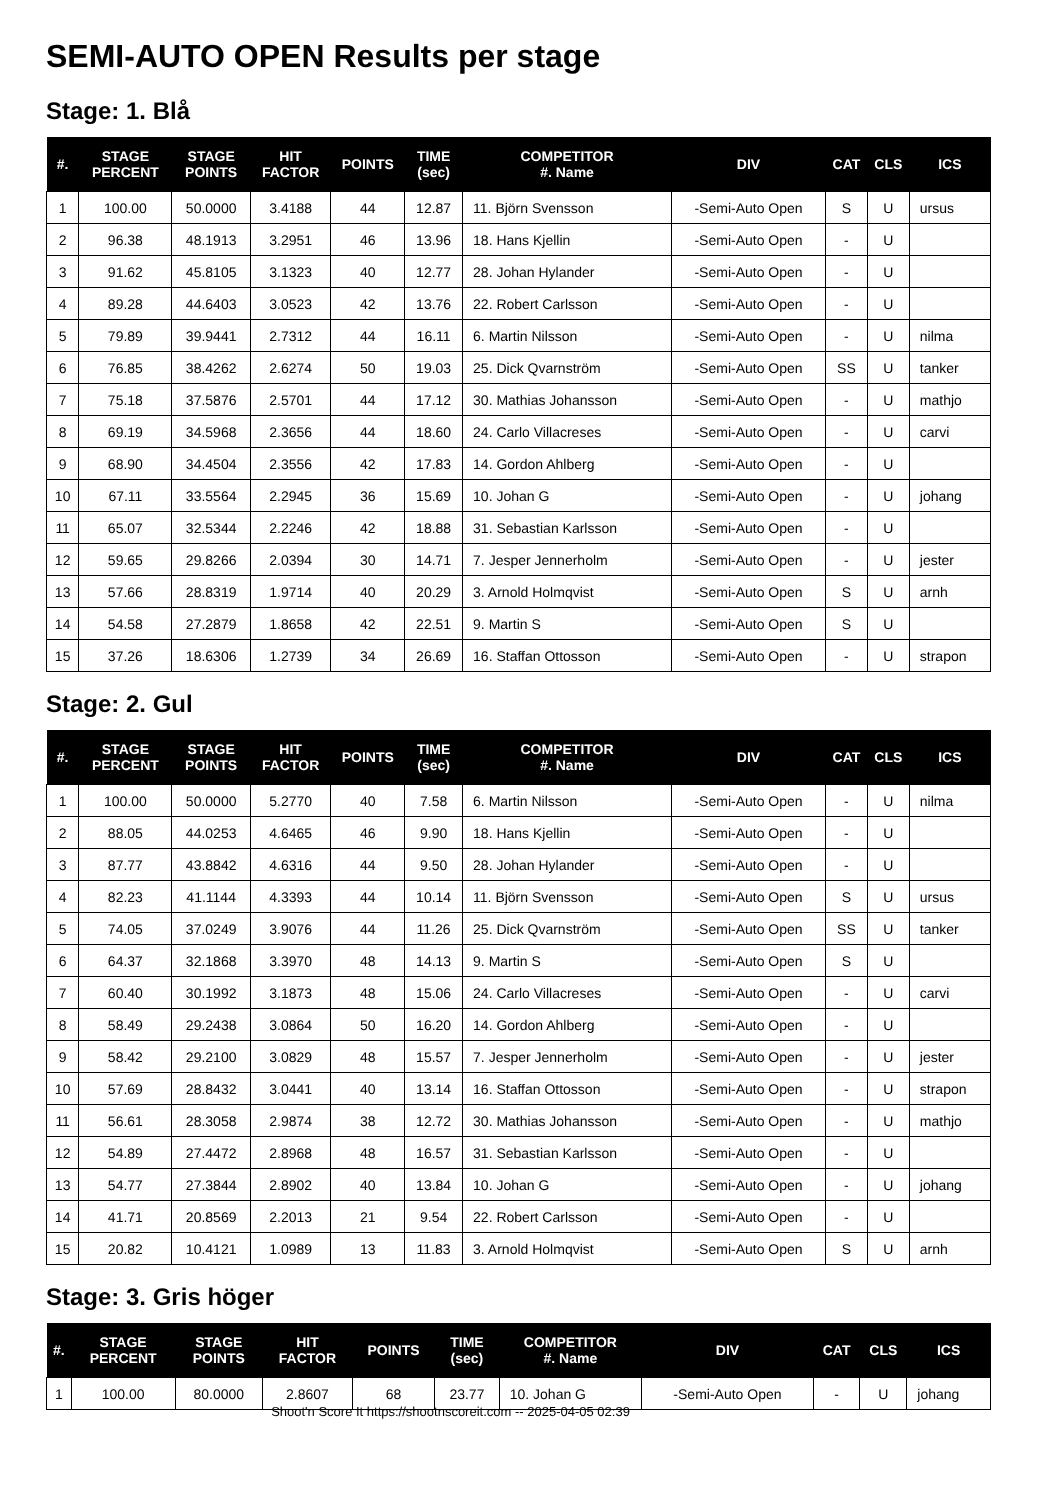SEMI-AUTO OPEN Results per stage
Stage: 1. Blå
| #. | STAGE PERCENT | STAGE POINTS | HIT FACTOR | POINTS | TIME (sec) | COMPETITOR #. Name | DIV | CAT | CLS | ICS |
| --- | --- | --- | --- | --- | --- | --- | --- | --- | --- | --- |
| 1 | 100.00 | 50.0000 | 3.4188 | 44 | 12.87 | 11. Björn Svensson | -Semi-Auto Open | S | U | ursus |
| 2 | 96.38 | 48.1913 | 3.2951 | 46 | 13.96 | 18. Hans Kjellin | -Semi-Auto Open | - | U | |
| 3 | 91.62 | 45.8105 | 3.1323 | 40 | 12.77 | 28. Johan Hylander | -Semi-Auto Open | - | U | |
| 4 | 89.28 | 44.6403 | 3.0523 | 42 | 13.76 | 22. Robert Carlsson | -Semi-Auto Open | - | U | |
| 5 | 79.89 | 39.9441 | 2.7312 | 44 | 16.11 | 6. Martin Nilsson | -Semi-Auto Open | - | U | nilma |
| 6 | 76.85 | 38.4262 | 2.6274 | 50 | 19.03 | 25. Dick Qvarnström | -Semi-Auto Open | SS | U | tanker |
| 7 | 75.18 | 37.5876 | 2.5701 | 44 | 17.12 | 30. Mathias Johansson | -Semi-Auto Open | - | U | mathjo |
| 8 | 69.19 | 34.5968 | 2.3656 | 44 | 18.60 | 24. Carlo Villacreses | -Semi-Auto Open | - | U | carvi |
| 9 | 68.90 | 34.4504 | 2.3556 | 42 | 17.83 | 14. Gordon Ahlberg | -Semi-Auto Open | - | U | |
| 10 | 67.11 | 33.5564 | 2.2945 | 36 | 15.69 | 10. Johan G | -Semi-Auto Open | - | U | johang |
| 11 | 65.07 | 32.5344 | 2.2246 | 42 | 18.88 | 31. Sebastian Karlsson | -Semi-Auto Open | - | U | |
| 12 | 59.65 | 29.8266 | 2.0394 | 30 | 14.71 | 7. Jesper Jennerholm | -Semi-Auto Open | - | U | jester |
| 13 | 57.66 | 28.8319 | 1.9714 | 40 | 20.29 | 3. Arnold Holmqvist | -Semi-Auto Open | S | U | arnh |
| 14 | 54.58 | 27.2879 | 1.8658 | 42 | 22.51 | 9. Martin S | -Semi-Auto Open | S | U | |
| 15 | 37.26 | 18.6306 | 1.2739 | 34 | 26.69 | 16. Staffan Ottosson | -Semi-Auto Open | - | U | strapon |
Stage: 2. Gul
| #. | STAGE PERCENT | STAGE POINTS | HIT FACTOR | POINTS | TIME (sec) | COMPETITOR #. Name | DIV | CAT | CLS | ICS |
| --- | --- | --- | --- | --- | --- | --- | --- | --- | --- | --- |
| 1 | 100.00 | 50.0000 | 5.2770 | 40 | 7.58 | 6. Martin Nilsson | -Semi-Auto Open | - | U | nilma |
| 2 | 88.05 | 44.0253 | 4.6465 | 46 | 9.90 | 18. Hans Kjellin | -Semi-Auto Open | - | U | |
| 3 | 87.77 | 43.8842 | 4.6316 | 44 | 9.50 | 28. Johan Hylander | -Semi-Auto Open | - | U | |
| 4 | 82.23 | 41.1144 | 4.3393 | 44 | 10.14 | 11. Björn Svensson | -Semi-Auto Open | S | U | ursus |
| 5 | 74.05 | 37.0249 | 3.9076 | 44 | 11.26 | 25. Dick Qvarnström | -Semi-Auto Open | SS | U | tanker |
| 6 | 64.37 | 32.1868 | 3.3970 | 48 | 14.13 | 9. Martin S | -Semi-Auto Open | S | U | |
| 7 | 60.40 | 30.1992 | 3.1873 | 48 | 15.06 | 24. Carlo Villacreses | -Semi-Auto Open | - | U | carvi |
| 8 | 58.49 | 29.2438 | 3.0864 | 50 | 16.20 | 14. Gordon Ahlberg | -Semi-Auto Open | - | U | |
| 9 | 58.42 | 29.2100 | 3.0829 | 48 | 15.57 | 7. Jesper Jennerholm | -Semi-Auto Open | - | U | jester |
| 10 | 57.69 | 28.8432 | 3.0441 | 40 | 13.14 | 16. Staffan Ottosson | -Semi-Auto Open | - | U | strapon |
| 11 | 56.61 | 28.3058 | 2.9874 | 38 | 12.72 | 30. Mathias Johansson | -Semi-Auto Open | - | U | mathjo |
| 12 | 54.89 | 27.4472 | 2.8968 | 48 | 16.57 | 31. Sebastian Karlsson | -Semi-Auto Open | - | U | |
| 13 | 54.77 | 27.3844 | 2.8902 | 40 | 13.84 | 10. Johan G | -Semi-Auto Open | - | U | johang |
| 14 | 41.71 | 20.8569 | 2.2013 | 21 | 9.54 | 22. Robert Carlsson | -Semi-Auto Open | - | U | |
| 15 | 20.82 | 10.4121 | 1.0989 | 13 | 11.83 | 3. Arnold Holmqvist | -Semi-Auto Open | S | U | arnh |
Stage: 3. Gris höger
| #. | STAGE PERCENT | STAGE POINTS | HIT FACTOR | POINTS | TIME (sec) | COMPETITOR #. Name | DIV | CAT | CLS | ICS |
| --- | --- | --- | --- | --- | --- | --- | --- | --- | --- | --- |
| 1 | 100.00 | 80.0000 | 2.8607 | 68 | 23.77 | 10. Johan G | -Semi-Auto Open | - | U | johang |
Shoot'n Score It https://shootnscoreit.com -- 2025-04-05 02:39